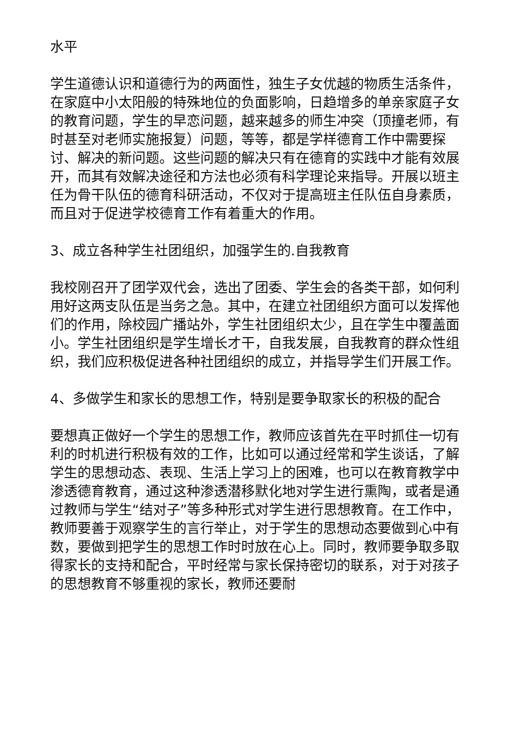水平
学生道德认识和道德行为的两面性，独生子女优越的物质生活条件，在家庭中小太阳般的特殊地位的负面影响，日趋增多的单亲家庭子女的教育问题，学生的早恋问题，越来越多的师生冲突（顶撞老师，有时甚至对老师实施报复）问题，等等，都是学样德育工作中需要探讨、解决的新问题。这些问题的解决只有在德育的实践中才能有效展开，而其有效解决途径和方法也必须有科学理论来指导。开展以班主任为骨干队伍的德育科研活动，不仅对于提高班主任队伍自身素质，而且对于促进学校德育工作有着重大的作用。
3、成立各种学生社团组织，加强学生的.自我教育
我校刚召开了团学双代会，选出了团委、学生会的各类干部，如何利用好这两支队伍是当务之急。其中，在建立社团组织方面可以发挥他们的作用，除校园广播站外，学生社团组织太少，且在学生中覆盖面小。学生社团组织是学生增长才干，自我发展，自我教育的群众性组织，我们应积极促进各种社团组织的成立，并指导学生们开展工作。
4、多做学生和家长的思想工作，特别是要争取家长的积极的配合
要想真正做好一个学生的思想工作，教师应该首先在平时抓住一切有利的时机进行积极有效的工作，比如可以通过经常和学生谈话，了解学生的思想动态、表现、生活上学习上的困难，也可以在教育教学中渗透德育教育，通过这种渗透潜移默化地对学生进行熏陶，或者是通过教师与学生“结对子”等多种形式对学生进行思想教育。在工作中，教师要善于观察学生的言行举止，对于学生的思想动态要做到心中有数，要做到把学生的思想工作时时放在心上。同时，教师要争取多取得家长的支持和配合，平时经常与家长保持密切的联系，对于对孩子的思想教育不够重视的家长，教师还要耐